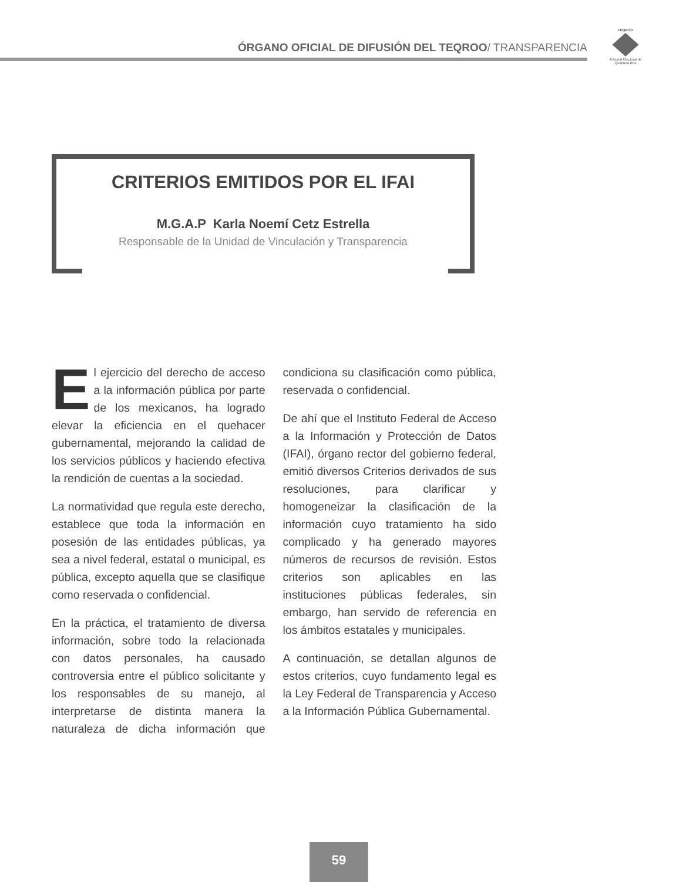ÓRGANO OFICIAL DE DIFUSIÓN DEL TEQROO/ TRANSPARENCIA
TEQROO
Tribunal Electoral de Quintana Roo
CRITERIOS EMITIDOS POR EL IFAI
M.G.A.P Karla Noemí Cetz Estrella
Responsable de la Unidad de Vinculación y Transparencia
El ejercicio del derecho de acceso a la información pública por parte de los mexicanos, ha logrado elevar la eficiencia en el quehacer gubernamental, mejorando la calidad de los servicios públicos y haciendo efectiva la rendición de cuentas a la sociedad.
La normatividad que regula este derecho, establece que toda la información en posesión de las entidades públicas, ya sea a nivel federal, estatal o municipal, es pública, excepto aquella que se clasifique como reservada o confidencial.
En la práctica, el tratamiento de diversa información, sobre todo la relacionada con datos personales, ha causado controversia entre el público solicitante y los responsables de su manejo, al interpretarse de distinta manera la naturaleza de dicha información que condiciona su clasificación como pública, reservada o confidencial.
De ahí que el Instituto Federal de Acceso a la Información y Protección de Datos (IFAI), órgano rector del gobierno federal, emitió diversos Criterios derivados de sus resoluciones, para clarificar y homogeneizar la clasificación de la información cuyo tratamiento ha sido complicado y ha generado mayores números de recursos de revisión. Estos criterios son aplicables en las instituciones públicas federales, sin embargo, han servido de referencia en los ámbitos estatales y municipales.
A continuación, se detallan algunos de estos criterios, cuyo fundamento legal es la Ley Federal de Transparencia y Acceso a la Información Pública Gubernamental.
59